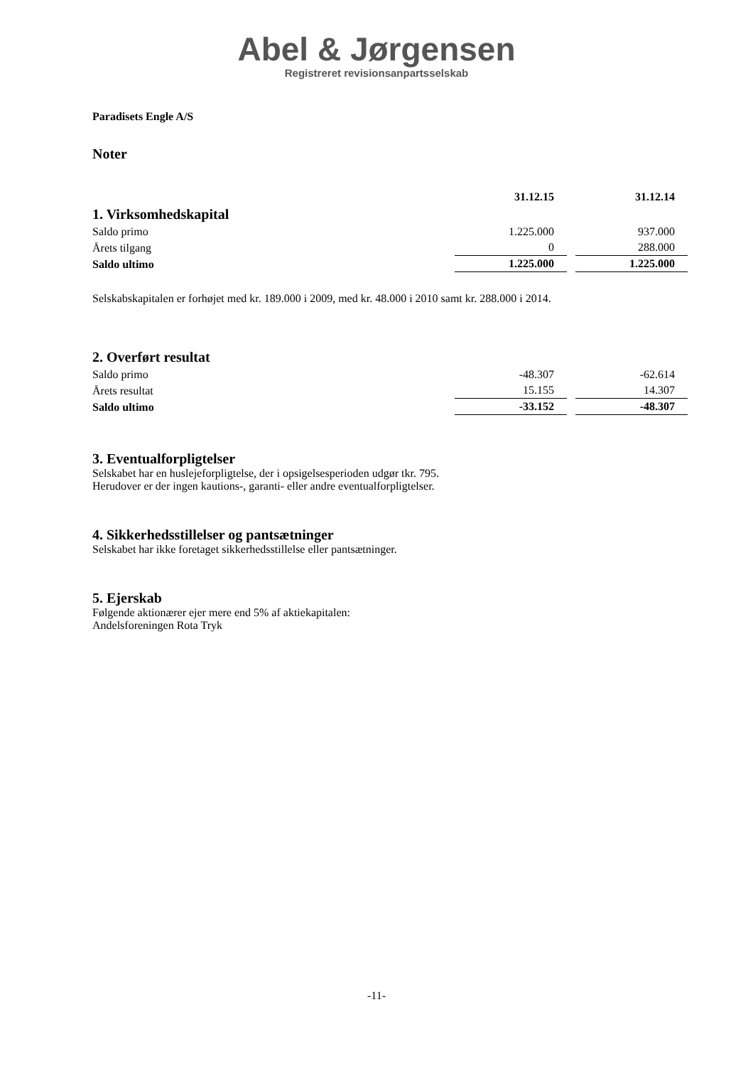Abel & Jørgensen
Registreret revisionsanpartsselskab
Paradisets Engle A/S
Noter
| | 31.12.15 | 31.12.14 |
| --- | --- | --- |
| 1. Virksomhedskapital | | |
| Saldo primo | 1.225.000 | 937.000 |
| Årets tilgang | 0 | 288.000 |
| Saldo ultimo | 1.225.000 | 1.225.000 |
Selskabskapitalen er forhøjet med kr. 189.000 i 2009, med kr. 48.000 i 2010 samt kr. 288.000 i 2014.
| 2. Overført resultat | | |
| Saldo primo | -48.307 | -62.614 |
| Årets resultat | 15.155 | 14.307 |
| Saldo ultimo | -33.152 | -48.307 |
3. Eventualforpligtelser
Selskabet har en huslejeforpligtelse, der i opsigelsesperioden udgør tkr. 795.
Herudover er der ingen kautions-, garanti- eller andre eventualforpligtelser.
4. Sikkerhedsstillelser og pantsætninger
Selskabet har ikke foretaget sikkerhedsstillelse eller pantsætninger.
5. Ejerskab
Følgende aktionærer ejer mere end 5% af aktiekapitalen:
Andelsforeningen Rota Tryk
-11-